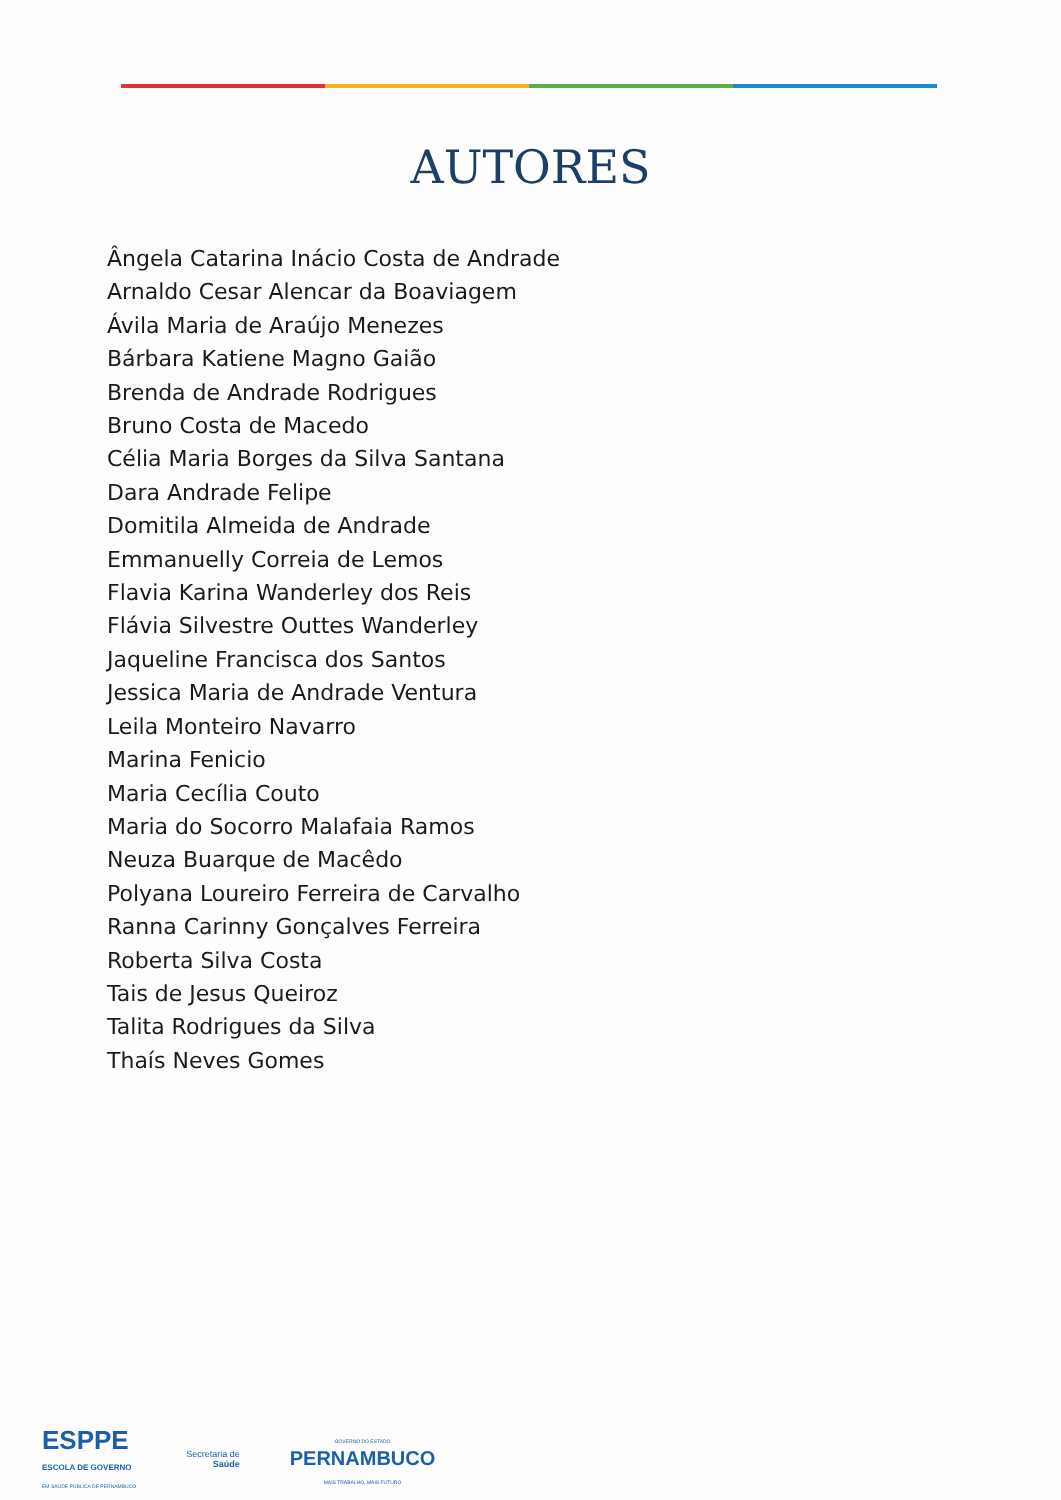AUTORES
Ângela Catarina Inácio Costa de Andrade
Arnaldo Cesar Alencar da Boaviagem
Ávila Maria de Araújo Menezes
Bárbara Katiene Magno Gaião
Brenda de Andrade Rodrigues
Bruno Costa de Macedo
Célia Maria Borges da Silva Santana
Dara Andrade Felipe
Domitila Almeida de Andrade
Emmanuelly Correia de Lemos
Flavia Karina Wanderley dos Reis
Flávia Silvestre Outtes Wanderley
Jaqueline Francisca dos Santos
Jessica Maria de Andrade Ventura
Leila Monteiro Navarro
Marina Fenicio
Maria Cecília Couto
Maria do Socorro Malafaia Ramos
Neuza Buarque de Macêdo
Polyana Loureiro Ferreira de Carvalho
Ranna Carinny Gonçalves Ferreira
Roberta Silva Costa
Tais de Jesus Queiroz
Talita Rodrigues da Silva
Thaís Neves Gomes
ESPPE
ESCOLA DE GOVERNO
EM SAÚDE PÚBLICA DE PERNAMBUCO
Secretaria de
Saúde
GOVERNO DO ESTADO
PERNAMBUCO
MAIS TRABALHO, MAIS FUTURO